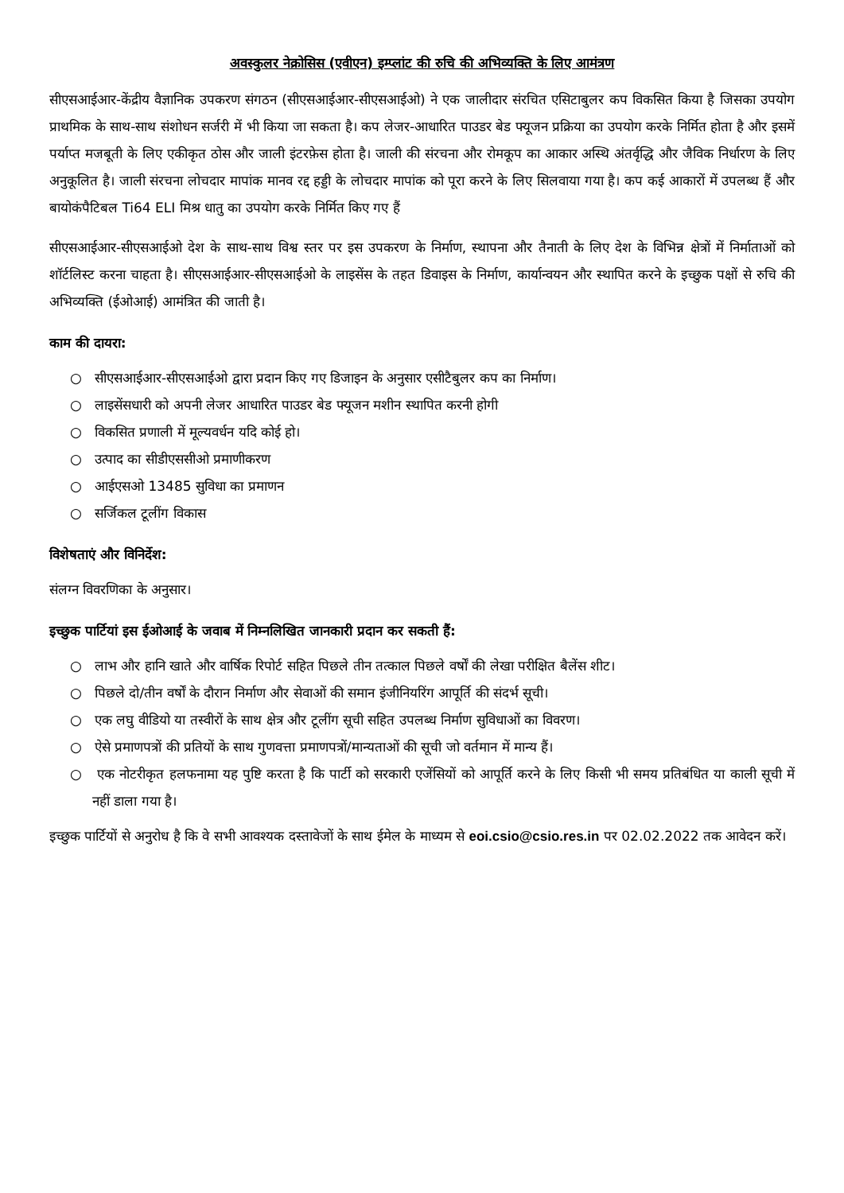अवस्कुलर नेक्रोसिस (एवीएन) इम्प्लांट की रुचि की अभिव्यक्ति के लिए आमंत्रण
सीएसआईआर-केंद्रीय वैज्ञानिक उपकरण संगठन (सीएसआईआर-सीएसआईओ) ने एक जालीदार संरचित एसिटाबुलर कप विकसित किया है जिसका उपयोग प्राथमिक के साथ-साथ संशोधन सर्जरी में भी किया जा सकता है। कप लेजर-आधारित पाउडर बेड फ्यूजन प्रक्रिया का उपयोग करके निर्मित होता है और इसमें पर्याप्त मजबूती के लिए एकीकृत ठोस और जाली इंटरफ़ेस होता है। जाली की संरचना और रोमकूप का आकार अस्थि अंतर्वृद्धि और जैविक निर्धारण के लिए अनुकूलित है। जाली संरचना लोचदार मापांक मानव रद्द हड्डी के लोचदार मापांक को पूरा करने के लिए सिलवाया गया है। कप कई आकारों में उपलब्ध हैं और बायोकंपैटिबल Ti64 ELI मिश्र धातु का उपयोग करके निर्मित किए गए हैं
सीएसआईआर-सीएसआईओ देश के साथ-साथ विश्व स्तर पर इस उपकरण के निर्माण, स्थापना और तैनाती के लिए देश के विभिन्न क्षेत्रों में निर्माताओं को शॉर्टलिस्ट करना चाहता है। सीएसआईआर-सीएसआईओ के लाइसेंस के तहत डिवाइस के निर्माण, कार्यान्वयन और स्थापित करने के इच्छुक पक्षों से रुचि की अभिव्यक्ति (ईओआई) आमंत्रित की जाती है।
काम की दायरा:
○ सीएसआईआर-सीएसआईओ द्वारा प्रदान किए गए डिजाइन के अनुसार एसीटैबुलर कप का निर्माण।
○ लाइसेंसधारी को अपनी लेजर आधारित पाउडर बेड फ्यूजन मशीन स्थापित करनी होगी
○ विकसित प्रणाली में मूल्यवर्धन यदि कोई हो।
○ उत्पाद का सीडीएससीओ प्रमाणीकरण
○ आईएसओ 13485 सुविधा का प्रमाणन
○ सर्जिकल टूलींग विकास
विशेषताएं और विनिर्देश:
संलग्न विवरणिका के अनुसार।
इच्छुक पार्टियां इस ईओआई के जवाब में निम्नलिखित जानकारी प्रदान कर सकती हैं:
○ लाभ और हानि खाते और वार्षिक रिपोर्ट सहित पिछले तीन तत्काल पिछले वर्षों की लेखा परीक्षित बैलेंस शीट।
○ पिछले दो/तीन वर्षों के दौरान निर्माण और सेवाओं की समान इंजीनियरिंग आपूर्ति की संदर्भ सूची।
○ एक लघु वीडियो या तस्वीरों के साथ क्षेत्र और टूलींग सूची सहित उपलब्ध निर्माण सुविधाओं का विवरण।
○ ऐसे प्रमाणपत्रों की प्रतियों के साथ गुणवत्ता प्रमाणपत्रों/मान्यताओं की सूची जो वर्तमान में मान्य हैं।
○ एक नोटरीकृत हलफनामा यह पुष्टि करता है कि पार्टी को सरकारी एजेंसियों को आपूर्ति करने के लिए किसी भी समय प्रतिबंधित या काली सूची में नहीं डाला गया है।
इच्छुक पार्टियों से अनुरोध है कि वे सभी आवश्यक दस्तावेजों के साथ ईमेल के माध्यम से eoi.csio@csio.res.in पर 02.02.2022 तक आवेदन करें।